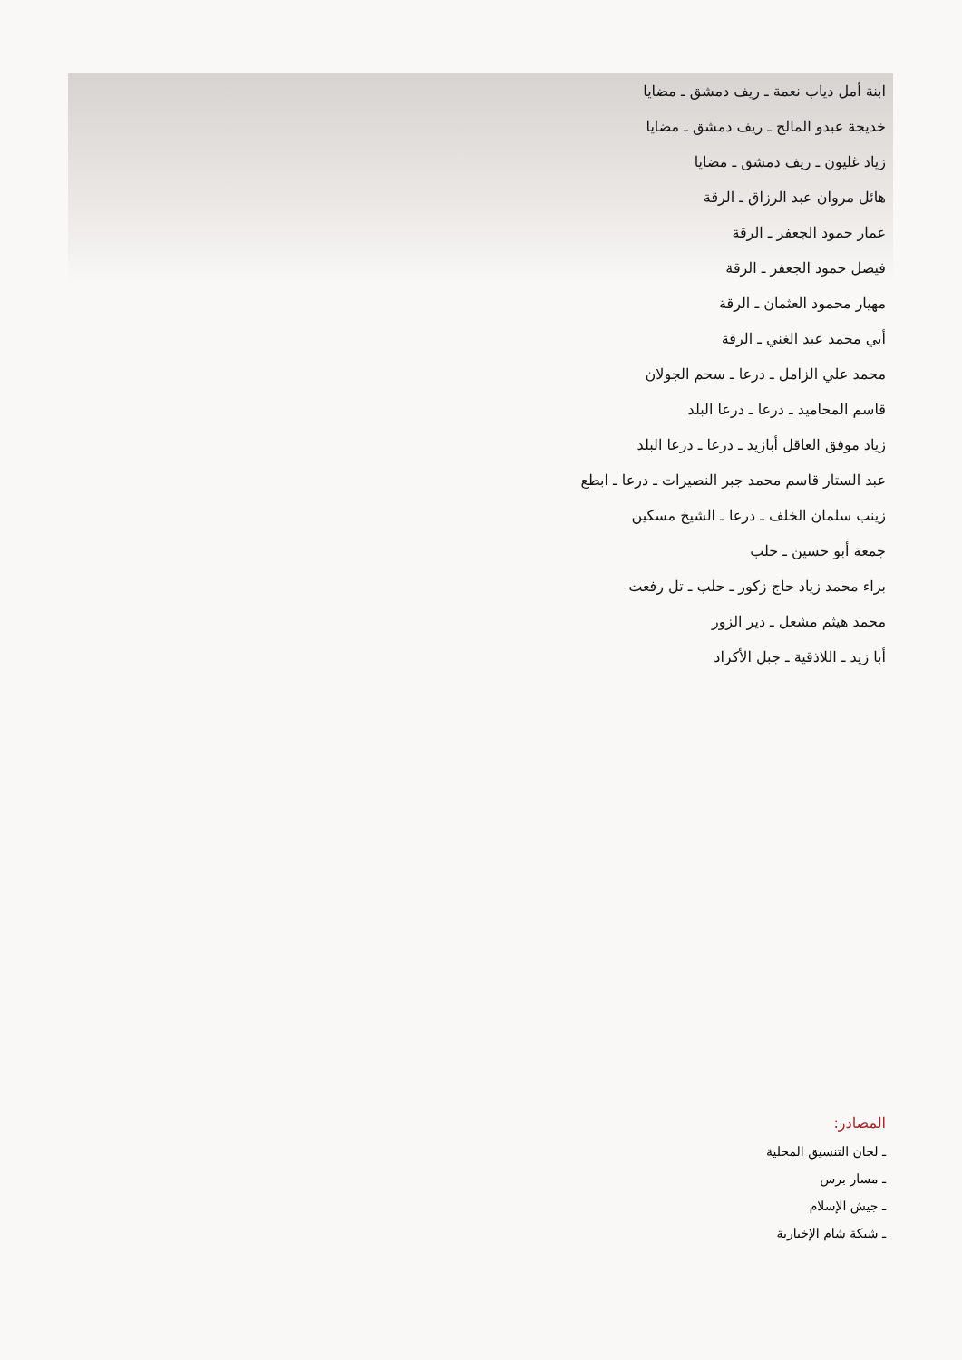ابنة أمل دياب نعمة ـ ريف دمشق ـ مضايا
خديجة عبدو المالح ـ ريف دمشق ـ مضايا
زياد غليون ـ ريف دمشق ـ مضايا
هائل مروان عبد الرزاق ـ الرقة
عمار حمود الجعفر ـ الرقة
فيصل حمود الجعفر ـ الرقة
مهيار محمود العثمان ـ الرقة
أبي محمد عبد الغني ـ الرقة
محمد علي الزامل ـ درعا ـ سحم الجولان
قاسم المحاميد ـ درعا ـ درعا البلد
زياد موفق العاقل أبازيد ـ درعا ـ درعا البلد
عبد الستار قاسم محمد جبر النصيرات ـ درعا ـ ابطع
زينب سلمان الخلف ـ درعا ـ الشيخ مسكين
جمعة أبو حسين ـ حلب
براء محمد زياد حاج زكور ـ حلب ـ تل رفعت
محمد هيثم مشعل ـ دير الزور
أبا زيد ـ اللاذقية ـ جبل الأكراد
المصادر:
ـ لجان التنسيق المحلية
ـ مسار برس
ـ جيش الإسلام
ـ شبكة شام الإخبارية